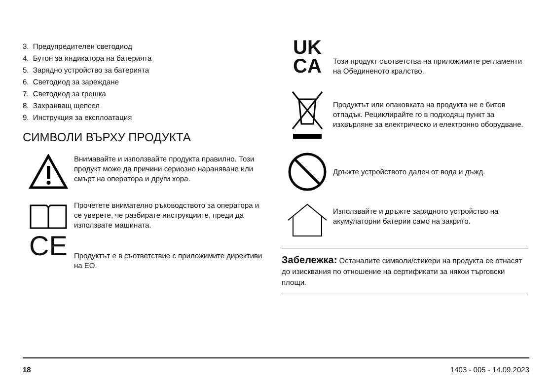3. Предупредителен светодиод
4. Бутон за индикатора на батерията
5. Зарядно устройство за батерията
6. Светодиод за зареждане
7. Светодиод за грешка
8. Захранващ щепсел
9. Инструкция за експлоатация
СИМВОЛИ ВЪРХУ ПРОДУКТА
Внимавайте и използвайте продукта правилно. Този продукт може да причини сериозно нараняване или смърт на оператора и други хора.
Прочетете внимателно ръководството за оператора и се уверете, че разбирате инструкциите, преди да използвате машината.
CE
Продуктът е в съответствие с приложимите директиви на ЕО.
UK
CA
Този продукт съответства на приложимите регламенти на Обединеното кралство.
Продуктът или опаковката на продукта не е битов отпадък. Рециклирайте го в подходящ пункт за изхвърляне за електрическо и електронно оборудване.
Дръжте устройството далеч от вода и дъжд.
Използвайте и дръжте зарядното устройство на акумулаторни батерии само на закрито.
Забележка: Останалите символи/стикери на продукта се отнасят до изисквания по отношение на сертификати за някои търговски площи.
18 1403 - 005 - 14.09.2023